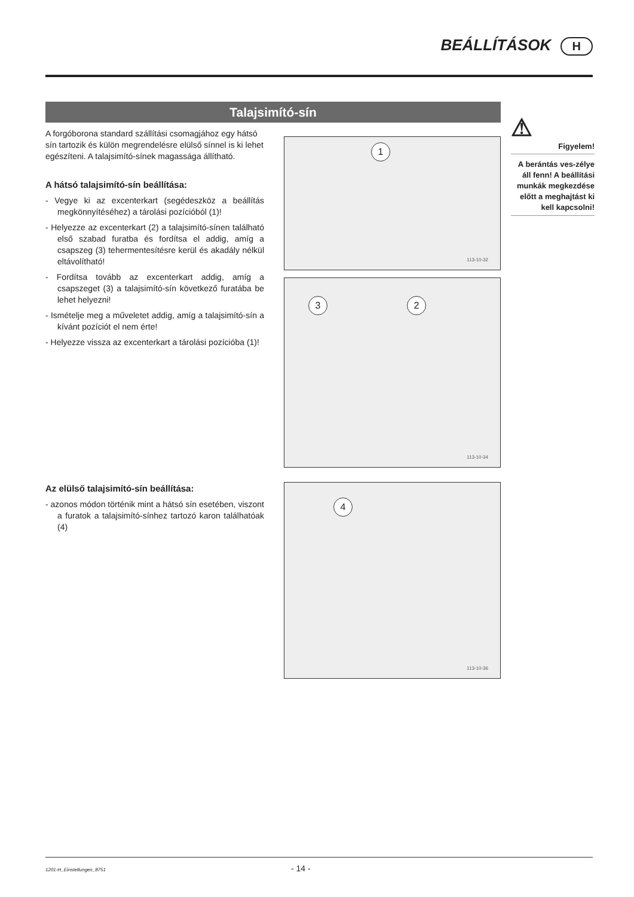BEÁLLÍTÁSOK H
Talajsimító-sín
A forgóborona standard szállítási csomagjához egy hátsó sín tartozik és külön megrendelésre elülső sínnel is ki lehet egészíteni. A talajsimító-sínek magassága állítható.
A hátsó talajsimító-sín beállítása:
- Vegye ki az excenterkart (segédeszköz a beállítás megkönnyítéséhez) a tárolási pozícióból (1)!
- Helyezze az excenterkart (2) a talajsimító-sínen található első szabad furatba és fordítsa el addig, amíg a csapszeg (3) tehermentesítésre kerül és akadály nélkül eltávolítható!
- Fordítsa tovább az excenterkart addig, amíg a csapszeget (3) a talajsimító-sín következő furatába be lehet helyezni!
- Ismételje meg a műveletet addig, amíg a talajsimító-sín a kívánt pozíciót el nem érte!
- Helyezze vissza az excenterkart a tárolási pozícióba (1)!
Az elülső talajsimító-sín beállítása:
- azonos módon történik mint a hátsó sín esetében, viszont a furatok a talajsimító-sínhez tartozó karon találhatóak (4)
1
113-10-32
3 2
113-10-34
4
113-10-36
⚠
Figyelem!
A berántás ves-zélye áll fenn! A beállítási munkák megkezdése előtt a meghajtást ki kell kapcsolni!
1201-H_Einstellungen_8751 - 14 -